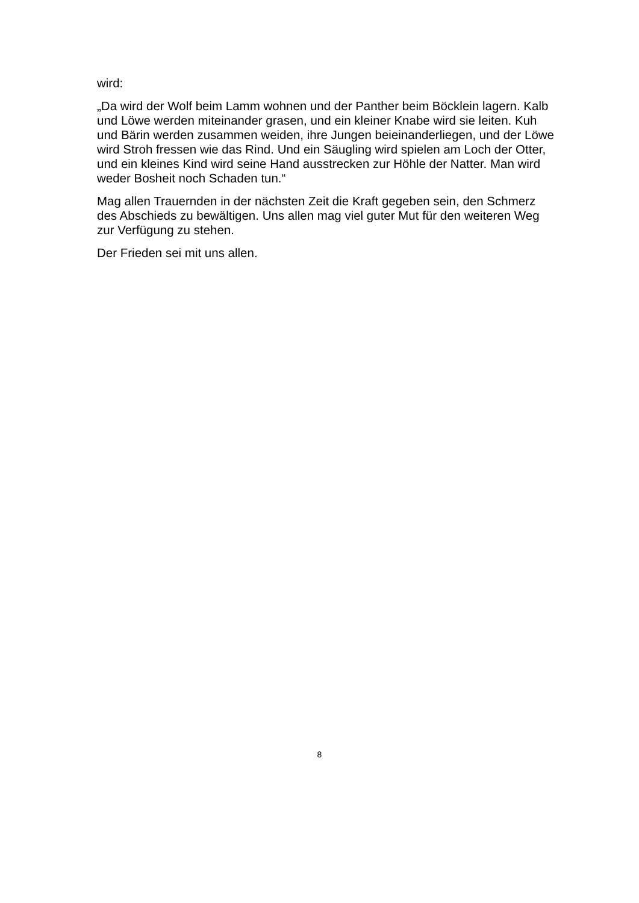wird:
„Da wird der Wolf beim Lamm wohnen und der Panther beim Böcklein lagern. Kalb und Löwe werden miteinander grasen, und ein kleiner Knabe wird sie leiten. Kuh und Bärin werden zusammen weiden, ihre Jungen beieinanderliegen, und der Löwe wird Stroh fressen wie das Rind. Und ein Säugling wird spielen am Loch der Otter, und ein kleines Kind wird seine Hand ausstrecken zur Höhle der Natter. Man wird weder Bosheit noch Schaden tun.“
Mag allen Trauernden in der nächsten Zeit die Kraft gegeben sein, den Schmerz des Abschieds zu bewältigen. Uns allen mag viel guter Mut für den weiteren Weg zur Verfügung zu stehen.
Der Frieden sei mit uns allen.
8